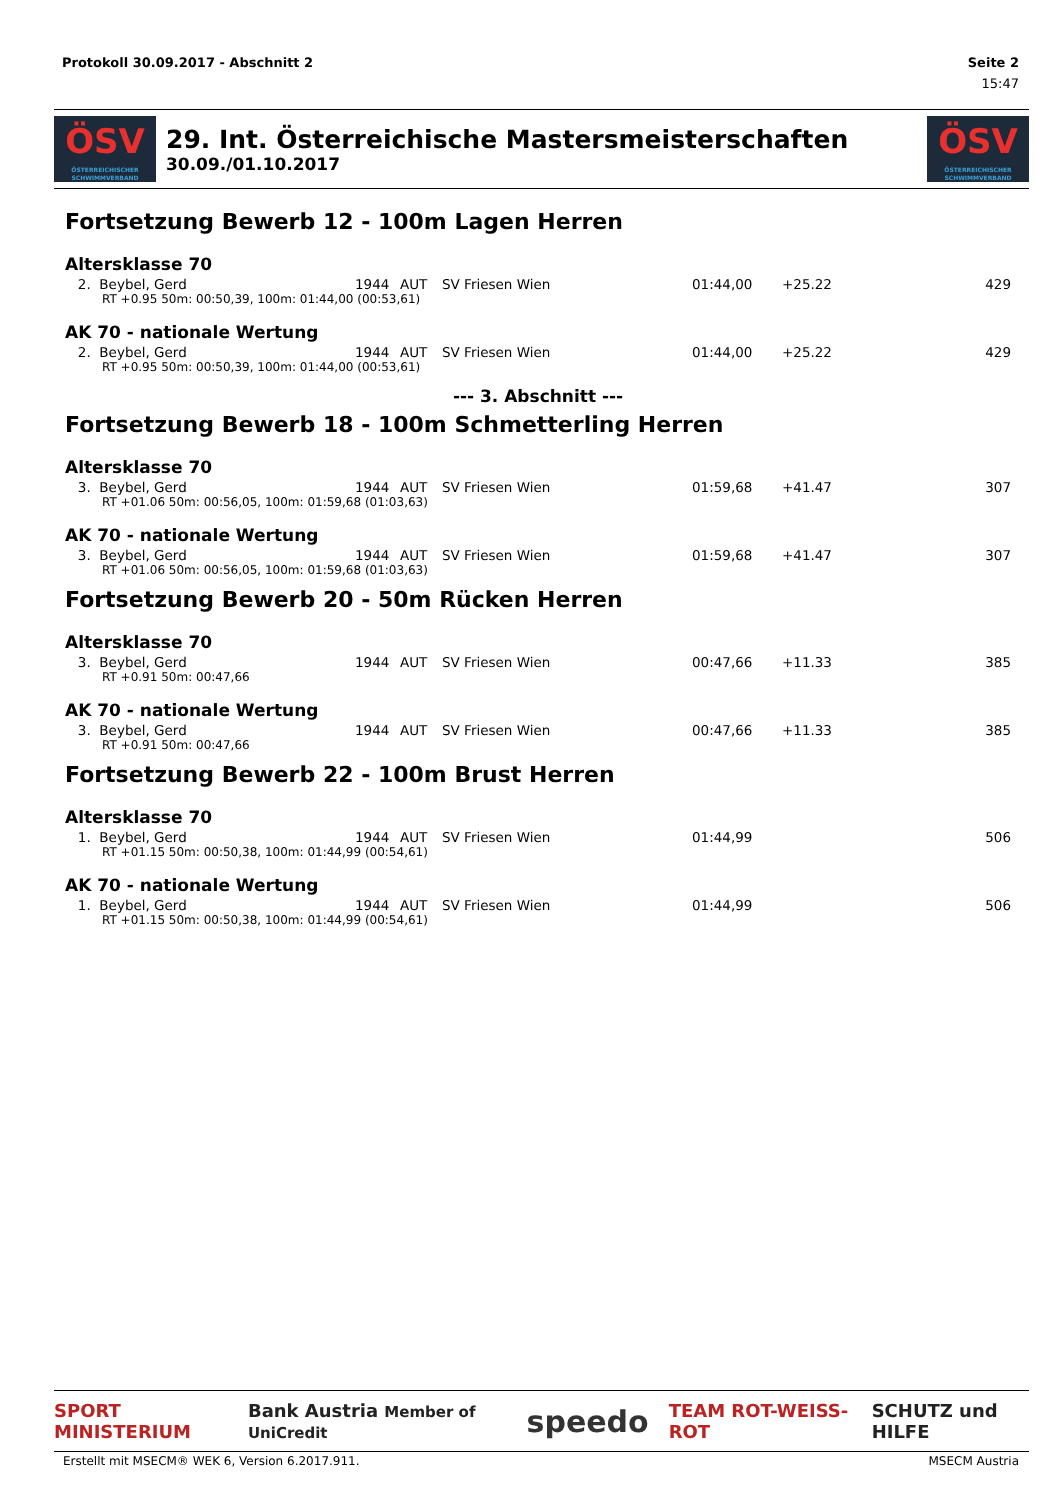Protokoll 30.09.2017 - Abschnitt 2 Seite 2
15:47
ÖSV
ÖSTERREICHISCHER SCHWIMMVERBAND
29. Int. Österreichische Mastersmeisterschaften
30.09./01.10.2017
ÖSV
ÖSTERREICHISCHER SCHWIMMVERBAND
Fortsetzung Bewerb 12 - 100m Lagen Herren
Altersklasse 70
| 2. Beybel, Gerd | 1944 | AUT | SV Friesen Wien | 01:44,00 | +25.22 | 429 |
| RT +0.95 50m: 00:50,39, 100m: 01:44,00 (00:53,61) | | | | | | |
AK 70 - nationale Wertung
| 2. Beybel, Gerd | 1944 | AUT | SV Friesen Wien | 01:44,00 | +25.22 | 429 |
| RT +0.95 50m: 00:50,39, 100m: 01:44,00 (00:53,61) | | | | | | |
--- 3. Abschnitt ---
Fortsetzung Bewerb 18 - 100m Schmetterling Herren
Altersklasse 70
| 3. Beybel, Gerd | 1944 | AUT | SV Friesen Wien | 01:59,68 | +41.47 | 307 |
| RT +01.06 50m: 00:56,05, 100m: 01:59,68 (01:03,63) | | | | | | |
AK 70 - nationale Wertung
| 3. Beybel, Gerd | 1944 | AUT | SV Friesen Wien | 01:59,68 | +41.47 | 307 |
| RT +01.06 50m: 00:56,05, 100m: 01:59,68 (01:03,63) | | | | | | |
Fortsetzung Bewerb 20 - 50m Rücken Herren
Altersklasse 70
| 3. Beybel, Gerd | 1944 | AUT | SV Friesen Wien | 00:47,66 | +11.33 | 385 |
| RT +0.91 50m: 00:47,66 | | | | | | |
AK 70 - nationale Wertung
| 3. Beybel, Gerd | 1944 | AUT | SV Friesen Wien | 00:47,66 | +11.33 | 385 |
| RT +0.91 50m: 00:47,66 | | | | | | |
Fortsetzung Bewerb 22 - 100m Brust Herren
Altersklasse 70
| 1. Beybel, Gerd | 1944 | AUT | SV Friesen Wien | 01:44,99 | | 506 |
| RT +01.15 50m: 00:50,38, 100m: 01:44,99 (00:54,61) | | | | | | |
AK 70 - nationale Wertung
| 1. Beybel, Gerd | 1944 | AUT | SV Friesen Wien | 01:44,99 | | 506 |
| RT +01.15 50m: 00:50,38, 100m: 01:44,99 (00:54,61) | | | | | | |
SPORT MINISTERIUM Bank Austria Member of UniCredit speedo TEAM ROT-WEISS-ROT SCHUTZ und HILFE
Erstellt mit MSECM® WEK 6, Version 6.2017.911. MSECM Austria